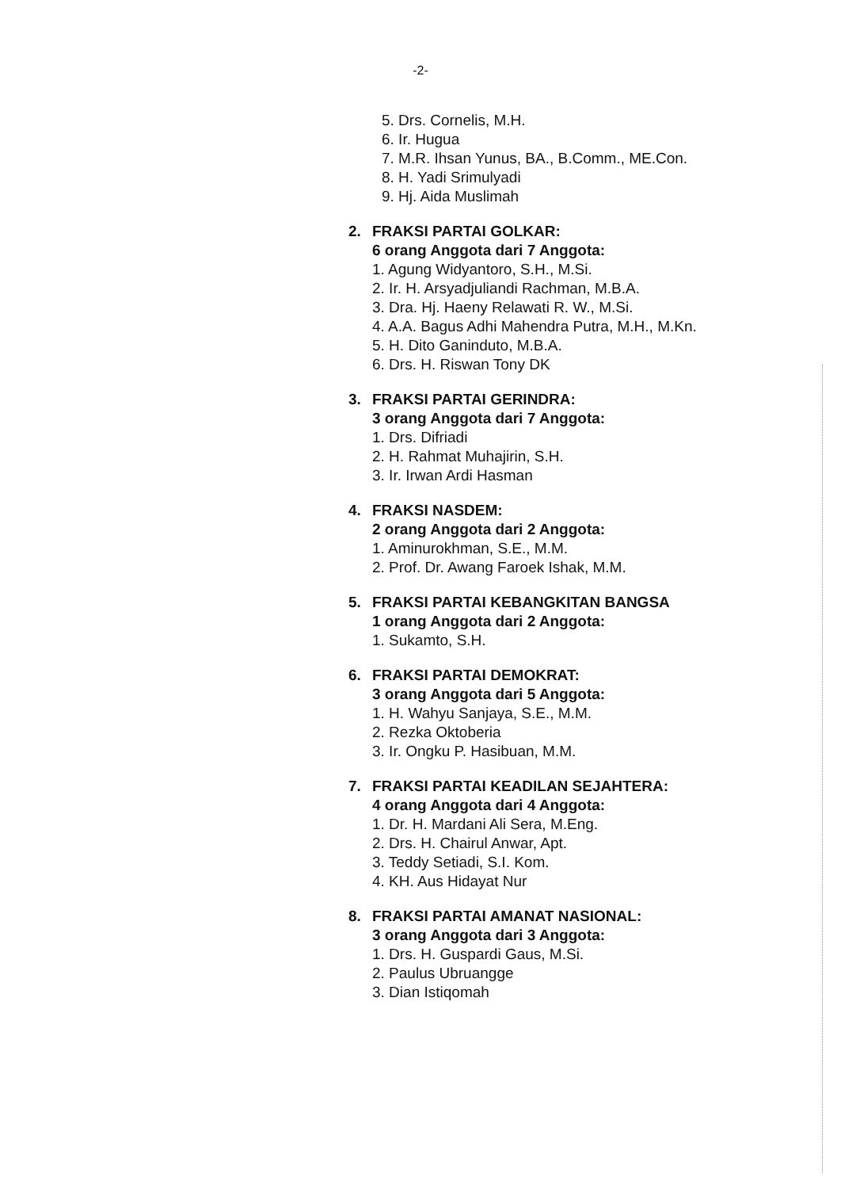-2-
5. Drs. Cornelis, M.H.
6. Ir. Hugua
7. M.R. Ihsan Yunus, BA., B.Comm., ME.Con.
8. H. Yadi Srimulyadi
9. Hj. Aida Muslimah
2. FRAKSI PARTAI GOLKAR:
6 orang Anggota dari 7 Anggota:
1. Agung Widyantoro, S.H., M.Si.
2. Ir. H. Arsyadjuliandi Rachman, M.B.A.
3. Dra. Hj. Haeny Relawati R. W., M.Si.
4. A.A. Bagus Adhi Mahendra Putra, M.H., M.Kn.
5. H. Dito Ganinduto, M.B.A.
6. Drs. H. Riswan Tony DK
3. FRAKSI PARTAI GERINDRA:
3 orang Anggota dari 7 Anggota:
1. Drs. Difriadi
2. H. Rahmat Muhajirin, S.H.
3. Ir. Irwan Ardi Hasman
4. FRAKSI NASDEM:
2 orang Anggota dari 2 Anggota:
1. Aminurokhman, S.E., M.M.
2. Prof. Dr. Awang Faroek Ishak, M.M.
5. FRAKSI PARTAI KEBANGKITAN BANGSA
1 orang Anggota dari 2 Anggota:
1. Sukamto, S.H.
6. FRAKSI PARTAI DEMOKRAT:
3 orang Anggota dari 5 Anggota:
1. H. Wahyu Sanjaya, S.E., M.M.
2. Rezka Oktoberia
3. Ir. Ongku P. Hasibuan, M.M.
7. FRAKSI PARTAI KEADILAN SEJAHTERA:
4 orang Anggota dari 4 Anggota:
1. Dr. H. Mardani Ali Sera, M.Eng.
2. Drs. H. Chairul Anwar, Apt.
3. Teddy Setiadi, S.I. Kom.
4. KH. Aus Hidayat Nur
8. FRAKSI PARTAI AMANAT NASIONAL:
3 orang Anggota dari 3 Anggota:
1. Drs. H. Guspardi Gaus, M.Si.
2. Paulus Ubruangge
3. Dian Istiqomah